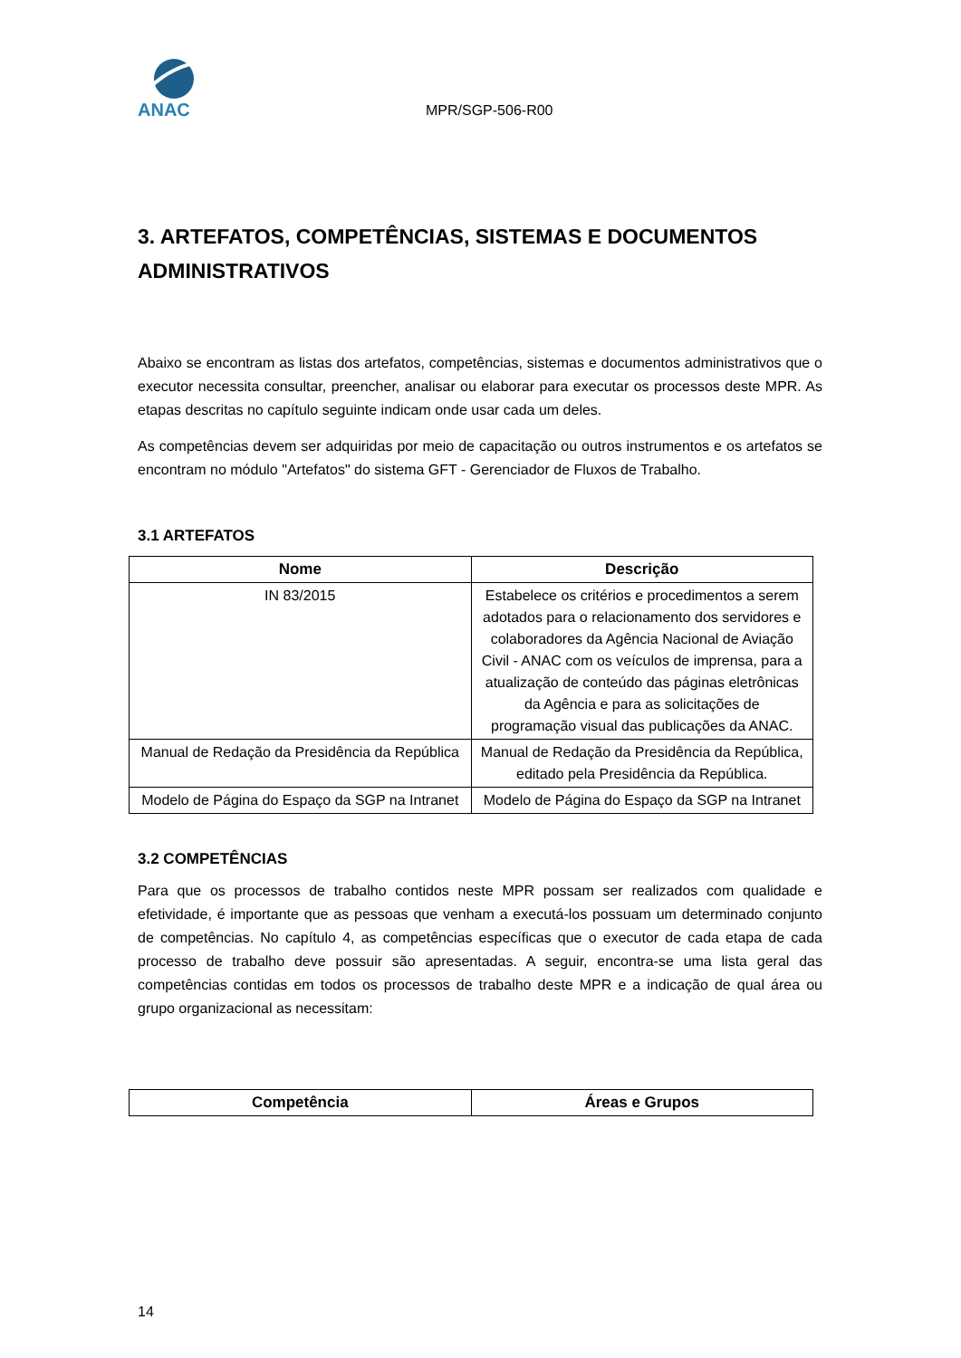ANAC
MPR/SGP-506-R00
3. ARTEFATOS, COMPETÊNCIAS, SISTEMAS E DOCUMENTOS ADMINISTRATIVOS
Abaixo se encontram as listas dos artefatos, competências, sistemas e documentos administrativos que o executor necessita consultar, preencher, analisar ou elaborar para executar os processos deste MPR. As etapas descritas no capítulo seguinte indicam onde usar cada um deles.
As competências devem ser adquiridas por meio de capacitação ou outros instrumentos e os artefatos se encontram no módulo "Artefatos" do sistema GFT - Gerenciador de Fluxos de Trabalho.
3.1 ARTEFATOS
| Nome | Descrição |
| --- | --- |
| IN 83/2015 | Estabelece os critérios e procedimentos a serem adotados para o relacionamento dos servidores e colaboradores da Agência Nacional de Aviação Civil - ANAC com os veículos de imprensa, para a atualização de conteúdo das páginas eletrônicas da Agência e para as solicitações de programação visual das publicações da ANAC. |
| Manual de Redação da Presidência da República | Manual de Redação da Presidência da República, editado pela Presidência da República. |
| Modelo de Página do Espaço da SGP na Intranet | Modelo de Página do Espaço da SGP na Intranet |
3.2 COMPETÊNCIAS
Para que os processos de trabalho contidos neste MPR possam ser realizados com qualidade e efetividade, é importante que as pessoas que venham a executá-los possuam um determinado conjunto de competências. No capítulo 4, as competências específicas que o executor de cada etapa de cada processo de trabalho deve possuir são apresentadas. A seguir, encontra-se uma lista geral das competências contidas em todos os processos de trabalho deste MPR e a indicação de qual área ou grupo organizacional as necessitam:
| Competência | Áreas e Grupos |
| --- | --- |
14